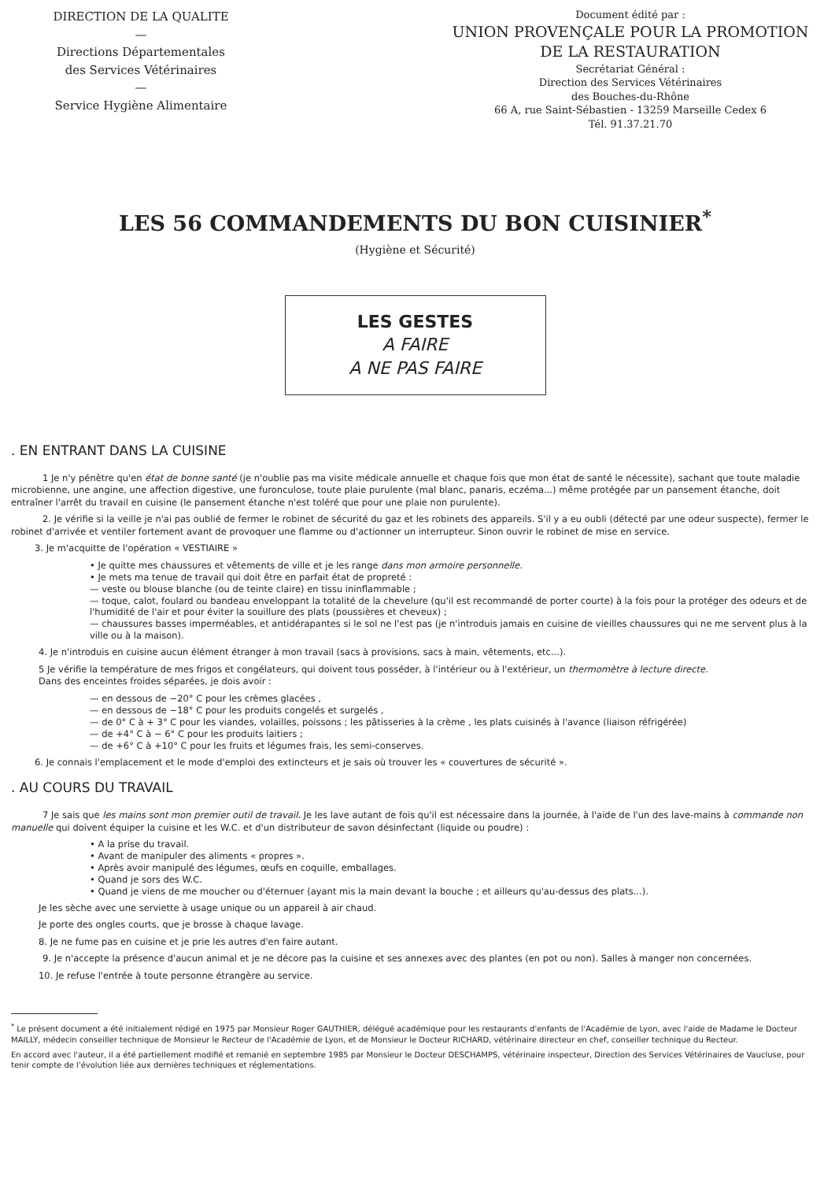DIRECTION DE LA QUALITE
—
Directions Départementales
des Services Vétérinaires
—
Service Hygiène Alimentaire
Document édité par :
UNION PROVENÇALE POUR LA PROMOTION
DE LA RESTAURATION
Secrétariat Général :
Direction des Services Vétérinaires
des Bouches-du-Rhône
66 A, rue Saint-Sébastien - 13259 Marseille Cedex 6
Tél. 91.37.21.70
LES 56 COMMANDEMENTS DU BON CUISINIER<sup>*</sup>
(Hygiène et Sécurité)
LES GESTES
A FAIRE
A NE PAS FAIRE
. EN ENTRANT DANS LA CUISINE
1 Je n'y pénètre qu'en état de bonne santé (je n'oublie pas ma visite médicale annuelle et chaque fois que mon état de santé le nécessite), sachant que toute maladie microbienne, une angine, une affection digestive, une furonculose, toute plaie purulente (mal blanc, panaris, eczéma...) même protégée par un pansement étanche, doit entraîner l'arrêt du travail en cuisine (le pansement étanche n'est toléré que pour une plaie non purulente).
2. Je vérifie si la veille je n'ai pas oublié de fermer le robinet de sécurité du gaz et les robinets des appareils. S'il y a eu oubli (détecté par une odeur suspecte), fermer le robinet d'arrivée et ventiler fortement avant de provoquer une flamme ou d'actionner un interrupteur. Sinon ouvrir le robinet de mise en service.
3. Je m'acquitte de l'opération « VESTIAIRE »
• Je quitte mes chaussures et vêtements de ville et je les range dans mon armoire personnelle.
• Je mets ma tenue de travail qui doit être en parfait état de propreté :
— veste ou blouse blanche (ou de teinte claire) en tissu ininflammable ;
— toque, calot, foulard ou bandeau enveloppant la totalité de la chevelure (qu'il est recommandé de porter courte) à la fois pour la protéger des odeurs et de l'humidité de l'air et pour éviter la souillure des plats (poussières et cheveux) ;
— chaussures basses imperméables, et antidérapantes si le sol ne l'est pas (je n'introduis jamais en cuisine de vieilles chaussures qui ne me servent plus à la ville ou à la maison).
4. Je n'introduis en cuisine aucun élément étranger à mon travail (sacs à provisions, sacs à main, vêtements, etc...).
5 Je vérifie la température de mes frigos et congélateurs, qui doivent tous posséder, à l'intérieur ou à l'extérieur, un thermomètre à lecture directe.
Dans des enceintes froides séparées, je dois avoir :
— en dessous de −20° C pour les crèmes glacées ,
— en dessous de −18° C pour les produits congelés et surgelés ,
— de 0° C à + 3° C pour les viandes, volailles, poissons ; les pâtisseries à la crème , les plats cuisinés à l'avance (liaison réfrigérée)
— de +4° C à − 6° C pour les produits laitiers ;
— de +6° C à +10° C pour les fruits et légumes frais, les semi-conserves.
6. Je connais l'emplacement et le mode d'emploi des extincteurs et je sais où trouver les « couvertures de sécurité ».
. AU COURS DU TRAVAIL
7 Je sais que les mains sont mon premier outil de travail. Je les lave autant de fois qu'il est nécessaire dans la journée, à l'aide de l'un des lave-mains à commande non manuelle qui doivent équiper la cuisine et les W.C. et d'un distributeur de savon désinfectant (liquide ou poudre) :
• A la prise du travail.
• Avant de manipuler des aliments « propres ».
• Après avoir manipulé des légumes, œufs en coquille, emballages.
• Quand je sors des W.C.
• Quand je viens de me moucher ou d'éternuer (ayant mis la main devant la bouche ; et ailleurs qu'au-dessus des plats...).
Je les sèche avec une serviette à usage unique ou un appareil à air chaud.
Je porte des ongles courts, que je brosse à chaque lavage.
8. Je ne fume pas en cuisine et je prie les autres d'en faire autant.
9. Je n'accepte la présence d'aucun animal et je ne décore pas la cuisine et ses annexes avec des plantes (en pot ou non). Salles à manger non concernées.
10. Je refuse l'entrée à toute personne étrangère au service.
<sup>*</sup> Le présent document a été initialement rédigé en 1975 par Monsieur Roger GAUTHIER, délégué académique pour les restaurants d'enfants de l'Académie de Lyon, avec l'aide de Madame le Docteur MAILLY, médecin conseiller technique de Monsieur le Recteur de l'Académie de Lyon, et de Monsieur le Docteur RICHARD, vétérinaire directeur en chef, conseiller technique du Recteur.
En accord avec l'auteur, il a été partiellement modifié et remanié en septembre 1985 par Monsieur le Docteur DESCHAMPS, vétérinaire inspecteur, Direction des Services Vétérinaires de Vaucluse, pour tenir compte de l'évolution liée aux dernières techniques et réglementations.